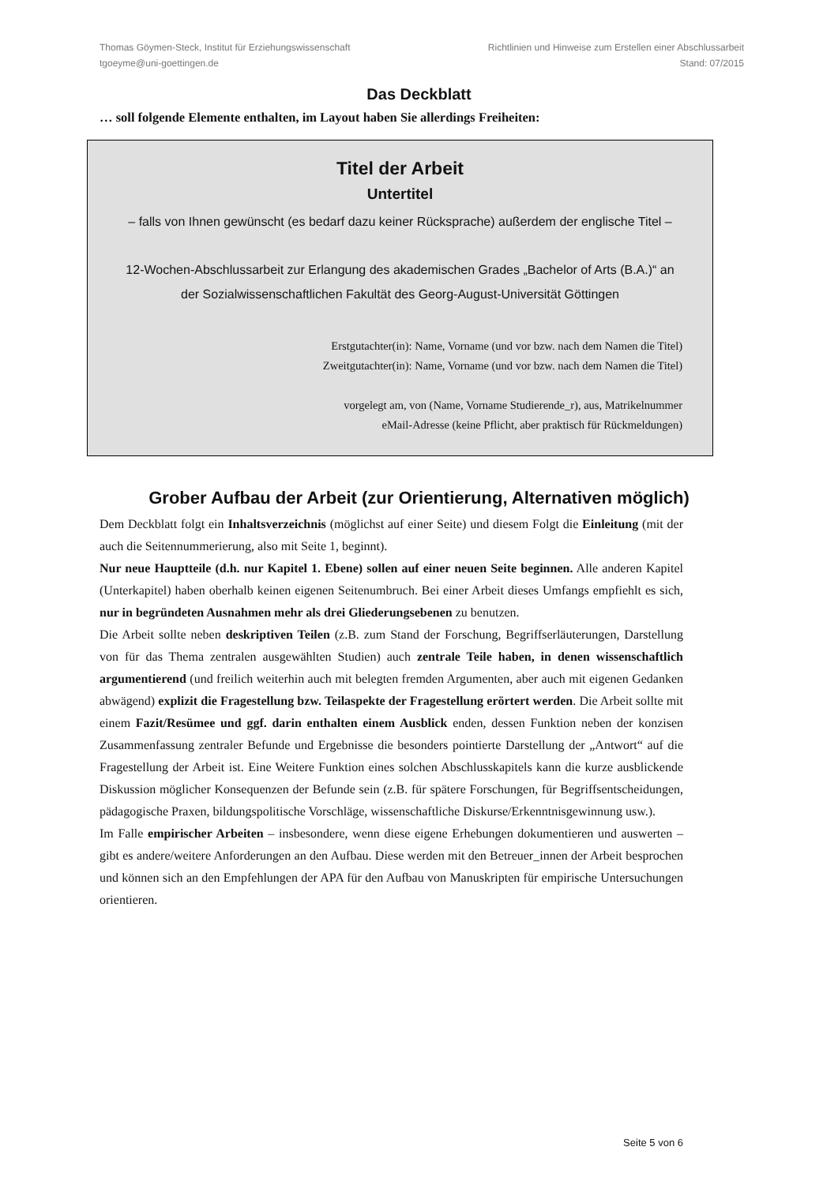Thomas Göymen-Steck, Institut für Erziehungswissenschaft
tgoeyme@uni-goettingen.de
Richtlinien und Hinweise zum Erstellen einer Abschlussarbeit
Stand: 07/2015
Das Deckblatt
… soll folgende Elemente enthalten, im Layout haben Sie allerdings Freiheiten:
Titel der Arbeit
Untertitel
– falls von Ihnen gewünscht (es bedarf dazu keiner Rücksprache) außerdem der englische Titel –
12-Wochen-Abschlussarbeit zur Erlangung des akademischen Grades „Bachelor of Arts (B.A.)“ an der Sozialwissenschaftlichen Fakultät des Georg-August-Universität Göttingen
Erstgutachter(in): Name, Vorname (und vor bzw. nach dem Namen die Titel)
Zweitgutachter(in): Name, Vorname (und vor bzw. nach dem Namen die Titel)
vorgelegt am, von (Name, Vorname Studierende_r), aus, Matrikelnummer
eMail-Adresse (keine Pflicht, aber praktisch für Rückmeldungen)
Grober Aufbau der Arbeit (zur Orientierung, Alternativen möglich)
Dem Deckblatt folgt ein Inhaltsverzeichnis (möglichst auf einer Seite) und diesem Folgt die Einleitung (mit der auch die Seitennummerierung, also mit Seite 1, beginnt).
Nur neue Hauptteile (d.h. nur Kapitel 1. Ebene) sollen auf einer neuen Seite beginnen. Alle anderen Kapitel (Unterkapitel) haben oberhalb keinen eigenen Seitenumbruch. Bei einer Arbeit dieses Umfangs empfiehlt es sich, nur in begründeten Ausnahmen mehr als drei Gliederungsebenen zu benutzen.
Die Arbeit sollte neben deskriptiven Teilen (z.B. zum Stand der Forschung, Begriffserläuterungen, Darstellung von für das Thema zentralen ausgewählten Studien) auch zentrale Teile haben, in denen wissenschaftlich argumentierend (und freilich weiterhin auch mit belegten fremden Argumenten, aber auch mit eigenen Gedanken abwägend) explizit die Fragestellung bzw. Teilaspekte der Fragestellung erörtert werden. Die Arbeit sollte mit einem Fazit/Resümee und ggf. darin enthalten einem Ausblick enden, dessen Funktion neben der konzisen Zusammenfassung zentraler Befunde und Ergebnisse die besonders pointierte Darstellung der „Antwort“ auf die Fragestellung der Arbeit ist. Eine Weitere Funktion eines solchen Abschlusskapitels kann die kurze ausblickende Diskussion möglicher Konsequenzen der Befunde sein (z.B. für spätere Forschungen, für Begriffsentscheidungen, pädagogische Praxen, bildungspolitische Vorschläge, wissenschaftliche Diskurse/Erkenntnisgewinnung usw.).
Im Falle empirischer Arbeiten – insbesondere, wenn diese eigene Erhebungen dokumentieren und auswerten – gibt es andere/weitere Anforderungen an den Aufbau. Diese werden mit den Betreuer_innen der Arbeit besprochen und können sich an den Empfehlungen der APA für den Aufbau von Manuskripten für empirische Untersuchungen orientieren.
Seite 5 von 6